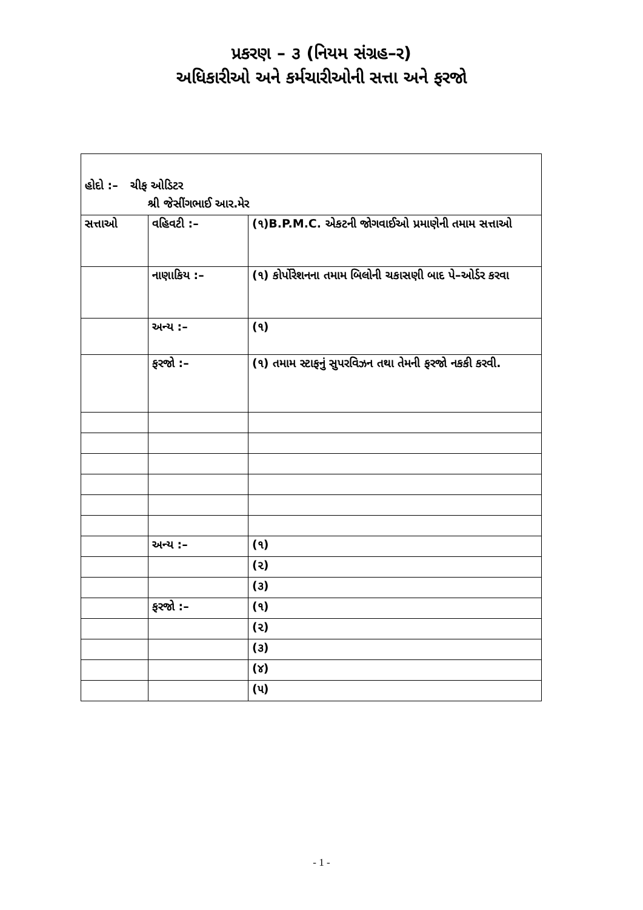પ્રકરણ – ૩ (નિયમ સંગ્રહ–ર)
અધિકારીઓ અને કર્મચારીઓની સત્તા અને ફરજો
હોદો :– ચીફ ઓડિટર
શ્રી જેસીંગભાઈ આર.મેર
| સત્તાઓ | વહિવટી :– | (૧)B.P.M.C. એકટની જોગવાઈઓ પ્રમાણેની તમામ સત્તાઓ |
| | નાણાકિય :– | (૧) કોર્પોરેશનના તમામ બિલોની ચકાસણી બાદ પે–ઓર્ડર કરવા |
| | અન્ય :– | (૧) |
| | ફરજો :– | (૧) તમામ સ્ટાફનું સુપરવિઝન તથા તેમની ફરજો નકકી કરવી. |
| | અન્ય :– | (૧) |
| | | (૨) |
| | | (૩) |
| | ફરજો :– | (૧) |
| | | (૨) |
| | | (૩) |
| | | (૪) |
| | | (૫) |
- 1 -